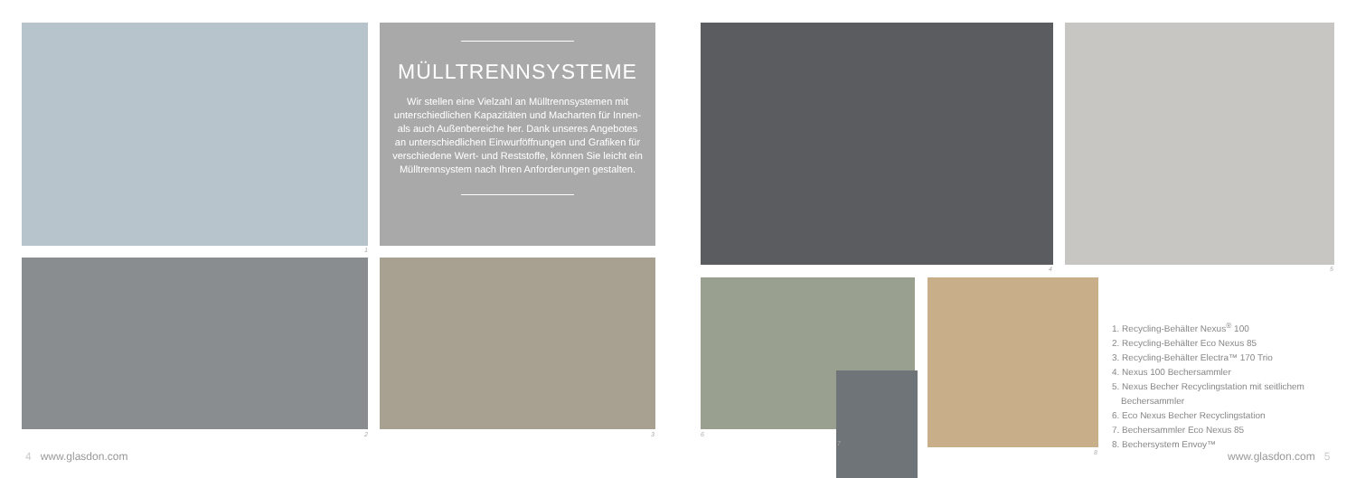1
MÜLLTRENNSYSTEME
Wir stellen eine Vielzahl an Mülltrennsystemen mit unterschiedlichen Kapazitäten und Macharten für Innen- als auch Außenbereiche her. Dank unseres Angebotes an unterschiedlichen Einwurföffnungen und Grafiken für verschiedene Wert- und Reststoffe, können Sie leicht ein Mülltrennsystem nach Ihren Anforderungen gestalten.
2 3
4 5
6
7
8
1. Recycling-Behälter Nexus<sup>®</sup> 100
2. Recycling-Behälter Eco Nexus 85
3. Recycling-Behälter Electra™ 170 Trio
4. Nexus 100 Bechersammler
5. Nexus Becher Recyclingstation mit seitlichem Bechersammler
6. Eco Nexus Becher Recyclingstation
7. Bechersammler Eco Nexus 85
8. Bechersystem Envoy™
4 www.glasdon.com www.glasdon.com 5